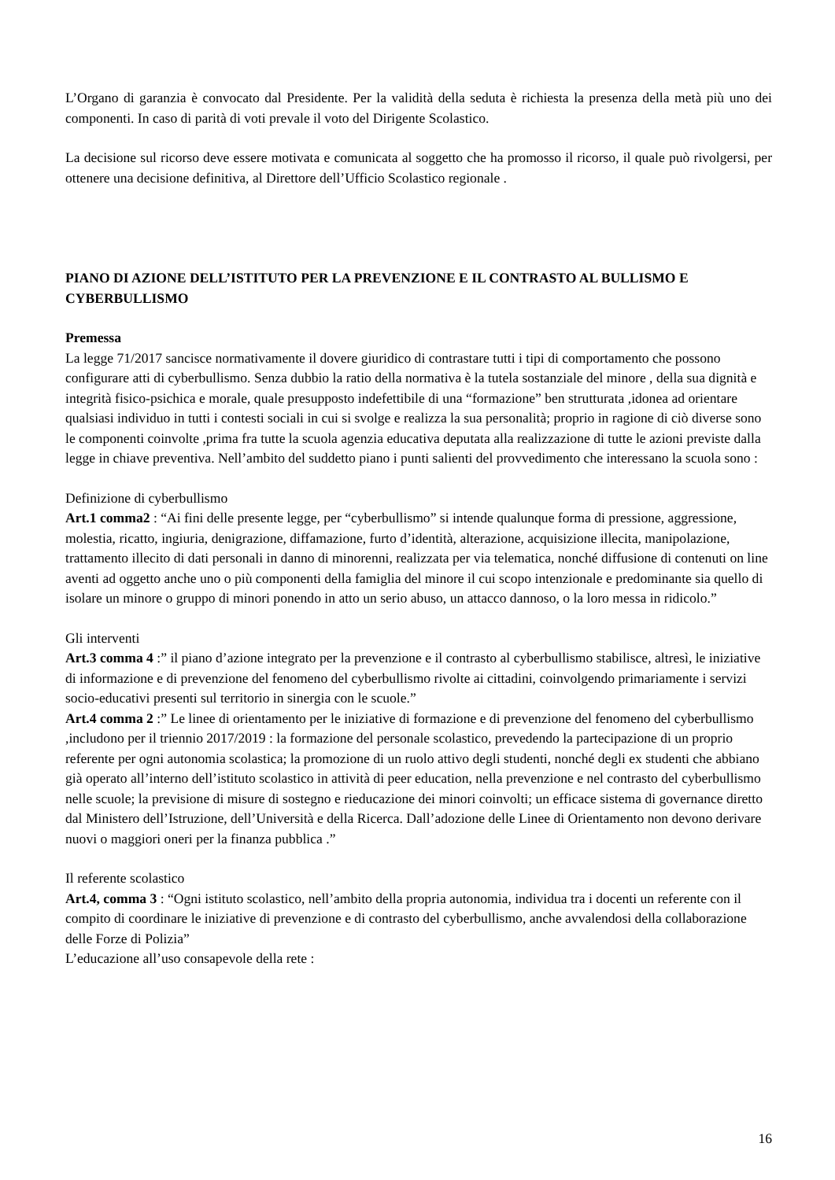L’Organo di garanzia è convocato dal Presidente. Per la validità della seduta è richiesta la presenza della metà più uno dei componenti. In caso di parità di voti prevale il voto del Dirigente Scolastico.
La decisione sul ricorso deve essere motivata e comunicata al soggetto che ha promosso il ricorso, il quale può rivolgersi, per ottenere una decisione definitiva, al Direttore dell’Ufficio Scolastico regionale .
PIANO DI AZIONE DELL’ISTITUTO PER LA PREVENZIONE E IL CONTRASTO AL BULLISMO E CYBERBULLISMO
Premessa
La legge 71/2017 sancisce normativamente il dovere giuridico di contrastare tutti i tipi di comportamento che possono configurare atti di cyberbullismo. Senza dubbio la ratio della normativa è la tutela sostanziale del minore , della sua dignità e integrità fisico-psichica e morale, quale presupposto indefettibile di una “formazione” ben strutturata ,idonea ad orientare qualsiasi individuo in tutti i contesti sociali in cui si svolge e realizza la sua personalità; proprio in ragione di ciò diverse sono le componenti coinvolte ,prima fra tutte la scuola agenzia educativa deputata alla realizzazione di tutte le azioni previste dalla legge in chiave preventiva. Nell’ambito del suddetto piano i punti salienti del provvedimento che interessano la scuola sono :
Definizione di cyberbullismo
Art.1 comma2 : “Ai fini delle presente legge, per “cyberbullismo” si intende qualunque forma di pressione, aggressione, molestia, ricatto, ingiuria, denigrazione, diffamazione, furto d’identità, alterazione, acquisizione illecita, manipolazione, trattamento illecito di dati personali in danno di minorenni, realizzata per via telematica, nonché diffusione di contenuti on line aventi ad oggetto anche uno o più componenti della famiglia del minore il cui scopo intenzionale e predominante sia quello di isolare un minore o gruppo di minori ponendo in atto un serio abuso, un attacco dannoso, o la loro messa in ridicolo.”
Gli interventi
Art.3 comma 4 :” il piano d’azione integrato per la prevenzione e il contrasto al cyberbullismo stabilisce, altresì, le iniziative di informazione e di prevenzione del fenomeno del cyberbullismo rivolte ai cittadini, coinvolgendo primariamente i servizi socio-educativi presenti sul territorio in sinergia con le scuole.”
Art.4 comma 2 :” Le linee di orientamento per le iniziative di formazione e di prevenzione del fenomeno del cyberbullismo ,includono per il triennio 2017/2019 : la formazione del personale scolastico, prevedendo la partecipazione di un proprio referente per ogni autonomia scolastica; la promozione di un ruolo attivo degli studenti, nonché degli ex studenti che abbiano già operato all’interno dell’istituto scolastico in attività di peer education, nella prevenzione e nel contrasto del cyberbullismo nelle scuole; la previsione di misure di sostegno e rieducazione dei minori coinvolti; un efficace sistema di governance diretto dal Ministero dell’Istruzione, dell’Università e della Ricerca. Dall’adozione delle Linee di Orientamento non devono derivare nuovi o maggiori oneri per la finanza pubblica .”
Il referente scolastico
Art.4, comma 3 : “Ogni istituto scolastico, nell’ambito della propria autonomia, individua tra i docenti un referente con il compito di coordinare le iniziative di prevenzione e di contrasto del cyberbullismo, anche avvalendosi della collaborazione delle Forze di Polizia”
L’educazione all’uso consapevole della rete :
16